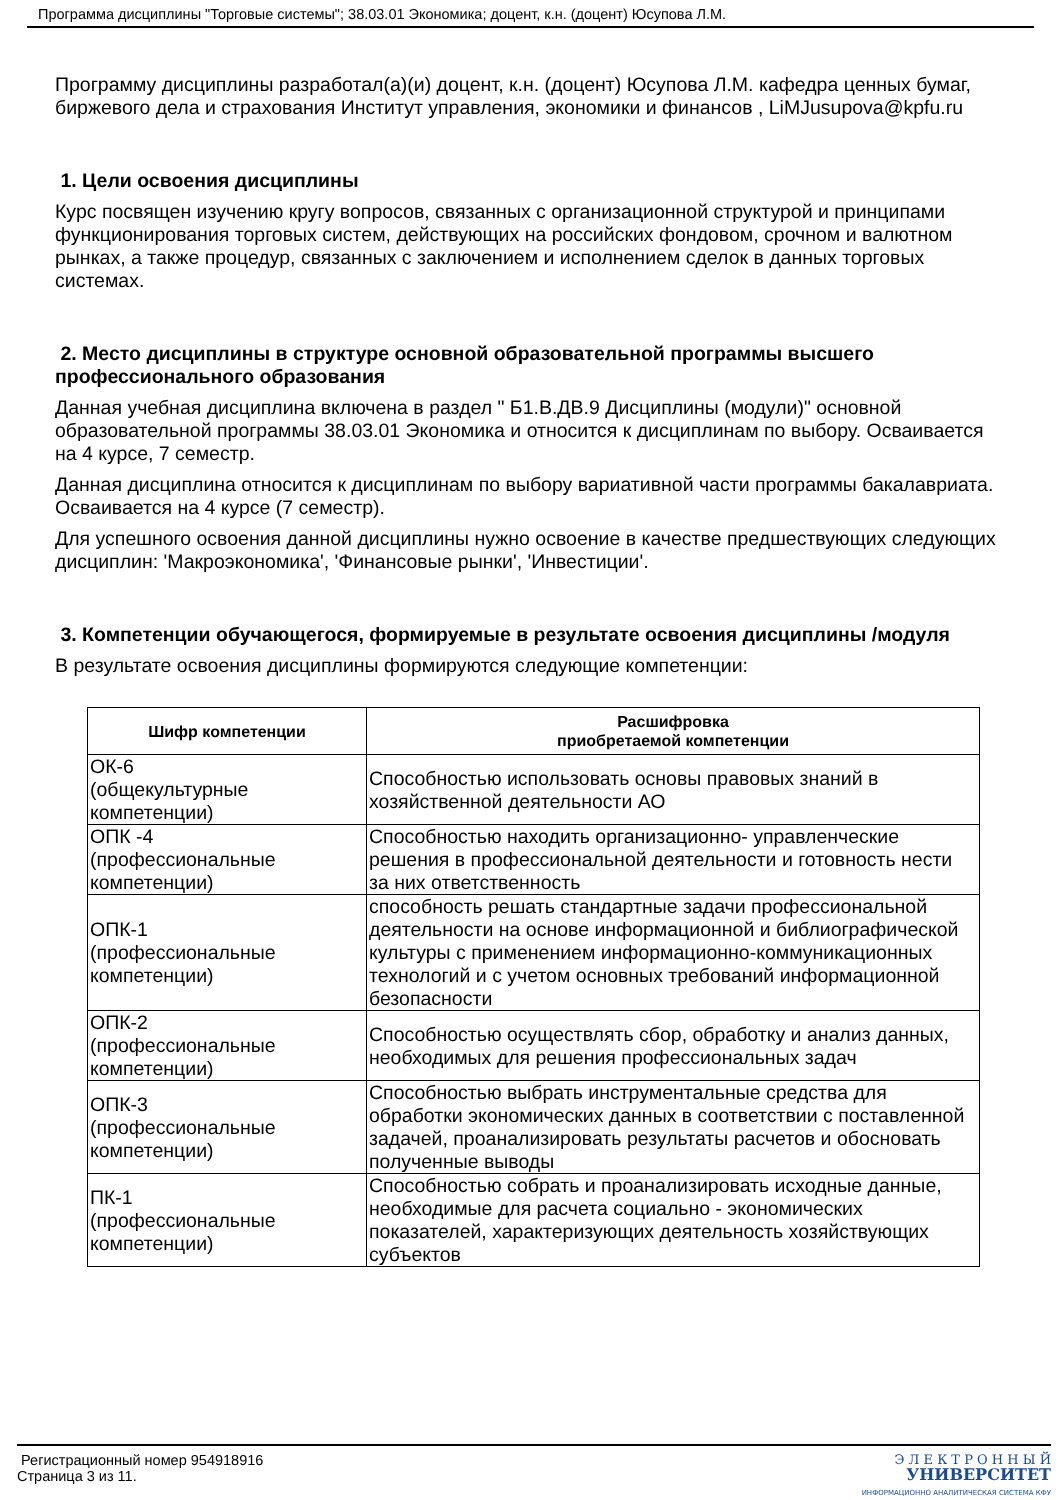Программа дисциплины "Торговые системы"; 38.03.01 Экономика; доцент, к.н. (доцент) Юсупова Л.М.
Программу дисциплины разработал(а)(и) доцент, к.н. (доцент) Юсупова Л.М. кафедра ценных бумаг, биржевого дела и страхования Институт управления, экономики и финансов , LiMJusupova@kpfu.ru
1. Цели освоения дисциплины
Курс посвящен изучению кругу вопросов, связанных с организационной структурой и принципами функционирования торговых систем, действующих на российских фондовом, срочном и валютном рынках, а также процедур, связанных с заключением и исполнением сделок в данных торговых системах.
2. Место дисциплины в структуре основной образовательной программы высшего профессионального образования
Данная учебная дисциплина включена в раздел " Б1.В.ДВ.9 Дисциплины (модули)" основной образовательной программы 38.03.01 Экономика и относится к дисциплинам по выбору. Осваивается на 4 курсе, 7 семестр.
Данная дисциплина относится к дисциплинам по выбору вариативной части программы бакалавриата. Осваивается на 4 курсе (7 семестр).
Для успешного освоения данной дисциплины нужно освоение в качестве предшествующих следующих дисциплин: 'Макроэкономика', 'Финансовые рынки', 'Инвестиции'.
3. Компетенции обучающегося, формируемые в результате освоения дисциплины /модуля
В результате освоения дисциплины формируются следующие компетенции:
| Шифр компетенции | Расшифровка приобретаемой компетенции |
| --- | --- |
| ОК-6 (общекультурные компетенции) | Способностью использовать основы правовых знаний в хозяйственной деятельности АО |
| ОПК -4 (профессиональные компетенции) | Способностью находить организационно- управленческие решения в профессиональной деятельности и готовность нести за них ответственность |
| ОПК-1 (профессиональные компетенции) | способность решать стандартные задачи профессиональной деятельности на основе информационной и библиографической культуры с применением информационно-коммуникационных технологий и с учетом основных требований информационной безопасности |
| ОПК-2 (профессиональные компетенции) | Способностью осуществлять сбор, обработку и анализ данных, необходимых для решения профессиональных задач |
| ОПК-3 (профессиональные компетенции) | Способностью выбрать инструментальные средства для обработки экономических данных в соответствии с поставленной задачей, проанализировать результаты расчетов и обосновать полученные выводы |
| ПК-1 (профессиональные компетенции) | Способностью собрать и проанализировать исходные данные, необходимые для расчета социально - экономических показателей, характеризующих деятельность хозяйствующих субъектов |
Регистрационный номер 954918916
Страница 3 из 11.
Э Л Е К Т Р О Н Н Ы Й
УНИВЕРСИТЕТ
ИНФОРМАЦИОННО АНАЛИТИЧЕСКАЯ СИСТЕМА КФУ